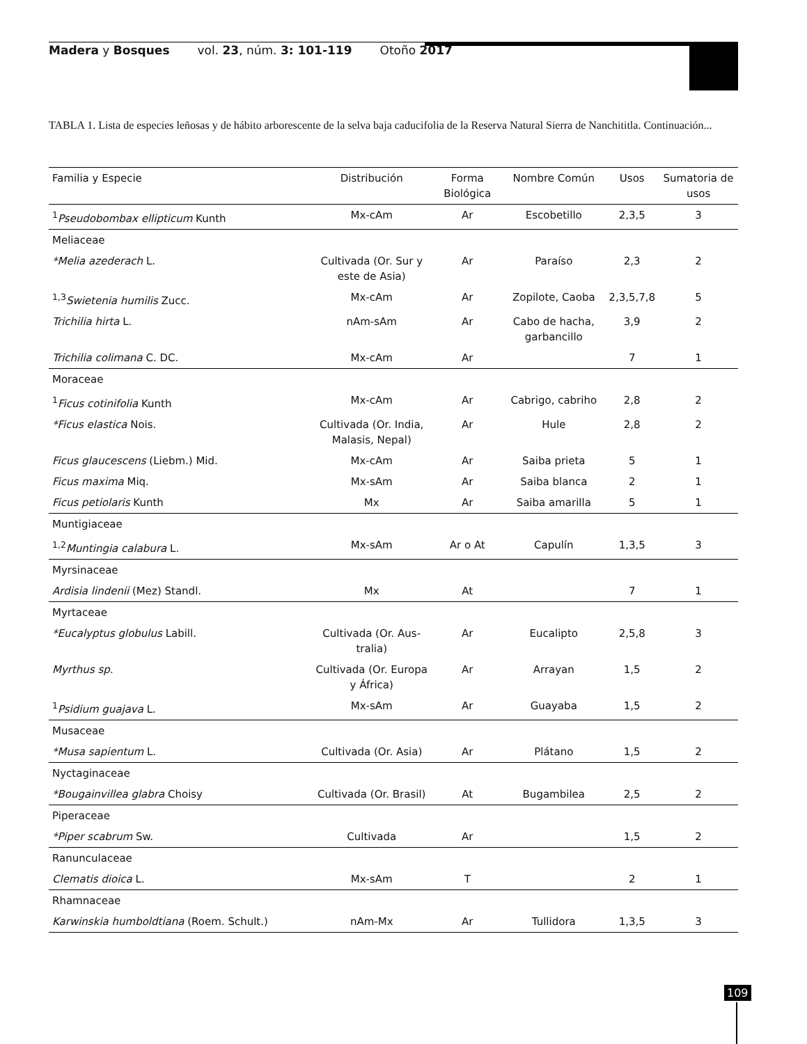Madera y Bosques vol. 23, núm. 3: 101-119 Otoño 2017
TABLA 1. Lista de especies leñosas y de hábito arborescente de la selva baja caducifolia de la Reserva Natural Sierra de Nanchititla. Continuación...
| Familia y Especie | Distribución | Forma Biológica | Nombre Común | Usos | Sumatoria de usos |
| --- | --- | --- | --- | --- | --- |
| <sup>1</sup> Pseudobombax ellipticum Kunth | Mx-cAm | Ar | Escobetillo | 2,3,5 | 3 |
| Meliaceae | | | | | |
| *Melia azederach L. | Cultivada (Or. Sur y este de Asia) | Ar | Paraíso | 2,3 | 2 |
| <sup>1,3</sup> Swietenia humilis Zucc. | Mx-cAm | Ar | Zopilote, Caoba | 2,3,5,7,8 | 5 |
| Trichilia hirta L. | nAm-sAm | Ar | Cabo de hacha, garbancillo | 3,9 | 2 |
| Trichilia colimana C. DC. | Mx-cAm | Ar | | 7 | 1 |
| Moraceae | | | | | |
| <sup>1</sup> Ficus cotinifolia Kunth | Mx-cAm | Ar | Cabrigo, cabriho | 2,8 | 2 |
| *Ficus elastica Nois. | Cultivada (Or. India, Malasis, Nepal) | Ar | Hule | 2,8 | 2 |
| Ficus glaucescens (Liebm.) Mid. | Mx-cAm | Ar | Saiba prieta | 5 | 1 |
| Ficus maxima Miq. | Mx-sAm | Ar | Saiba blanca | 2 | 1 |
| Ficus petiolaris Kunth | Mx | Ar | Saiba amarilla | 5 | 1 |
| Muntigiaceae | | | | | |
| <sup>1,2</sup> Muntingia calabura L. | Mx-sAm | Ar o At | Capulín | 1,3,5 | 3 |
| Myrsinaceae | | | | | |
| Ardisia lindenii (Mez) Standl. | Mx | At | | 7 | 1 |
| Myrtaceae | | | | | |
| *Eucalyptus globulus Labill. | Cultivada (Or. Aus-tralia) | Ar | Eucalipto | 2,5,8 | 3 |
| Myrthus sp. | Cultivada (Or. Europa y África) | Ar | Arrayan | 1,5 | 2 |
| <sup>1</sup> Psidium guajava L. | Mx-sAm | Ar | Guayaba | 1,5 | 2 |
| Musaceae | | | | | |
| *Musa sapientum L. | Cultivada (Or. Asia) | Ar | Plátano | 1,5 | 2 |
| Nyctaginaceae | | | | | |
| *Bougainvillea glabra Choisy | Cultivada (Or. Brasil) | At | Bugambilea | 2,5 | 2 |
| Piperaceae | | | | | |
| *Piper scabrum Sw. | Cultivada | Ar | | 1,5 | 2 |
| Ranunculaceae | | | | | |
| Clematis dioica L. | Mx-sAm | T | | 2 | 1 |
| Rhamnaceae | | | | | |
| Karwinskia humboldtiana (Roem. Schult.) | nAm-Mx | Ar | Tullidora | 1,3,5 | 3 |
109